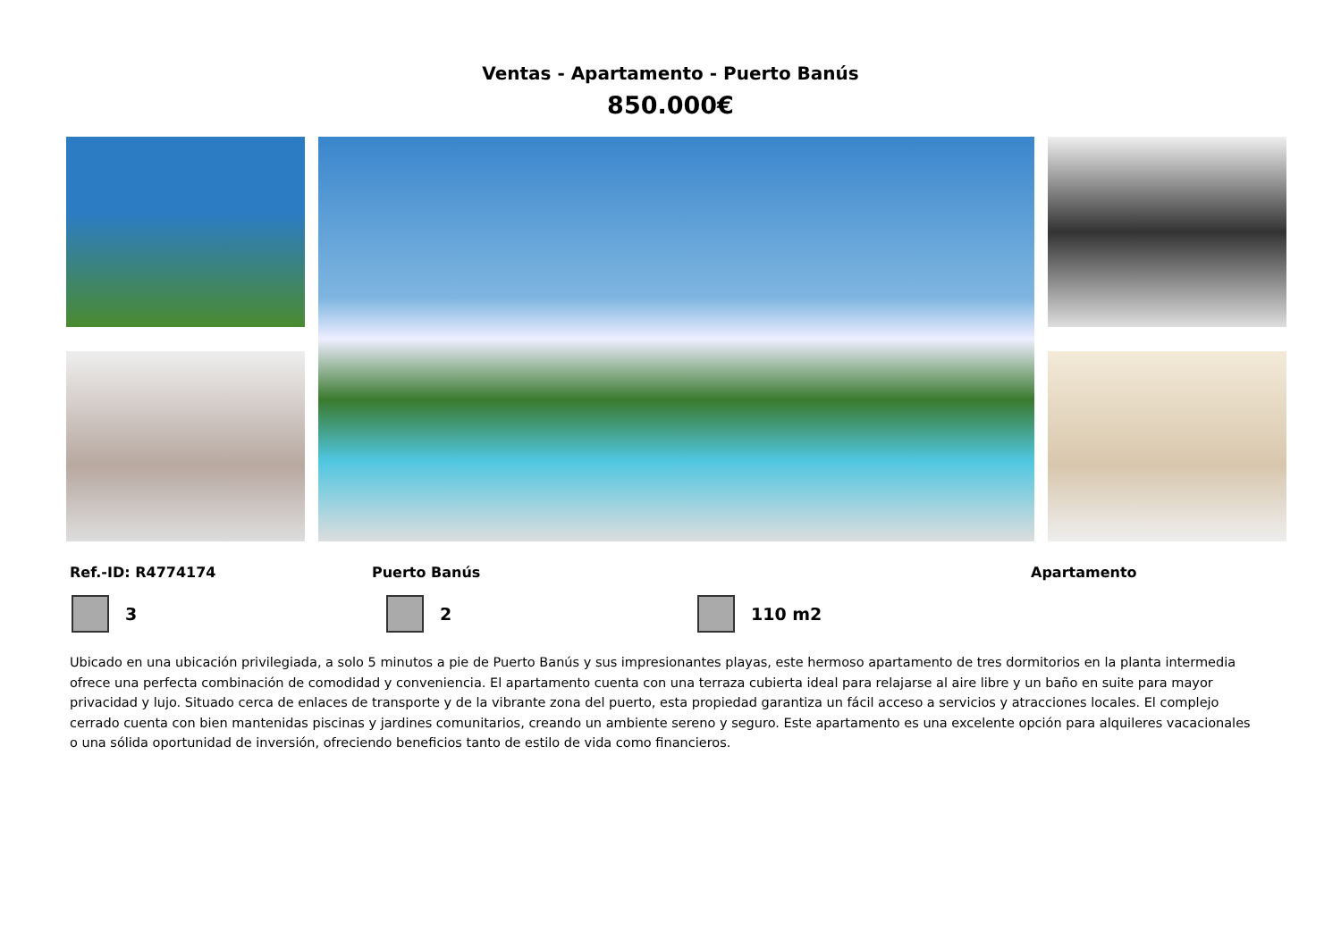Ventas - Apartamento - Puerto Banús
850.000€
Ref.-ID: R4774174 Puerto Banús Apartamento
3 2 110 m2
Ubicado en una ubicación privilegiada, a solo 5 minutos a pie de Puerto Banús y sus impresionantes playas, este hermoso apartamento de tres dormitorios en la planta intermedia ofrece una perfecta combinación de comodidad y conveniencia. El apartamento cuenta con una terraza cubierta ideal para relajarse al aire libre y un baño en suite para mayor privacidad y lujo. Situado cerca de enlaces de transporte y de la vibrante zona del puerto, esta propiedad garantiza un fácil acceso a servicios y atracciones locales. El complejo cerrado cuenta con bien mantenidas piscinas y jardines comunitarios, creando un ambiente sereno y seguro. Este apartamento es una excelente opción para alquileres vacacionales o una sólida oportunidad de inversión, ofreciendo beneficios tanto de estilo de vida como financieros.